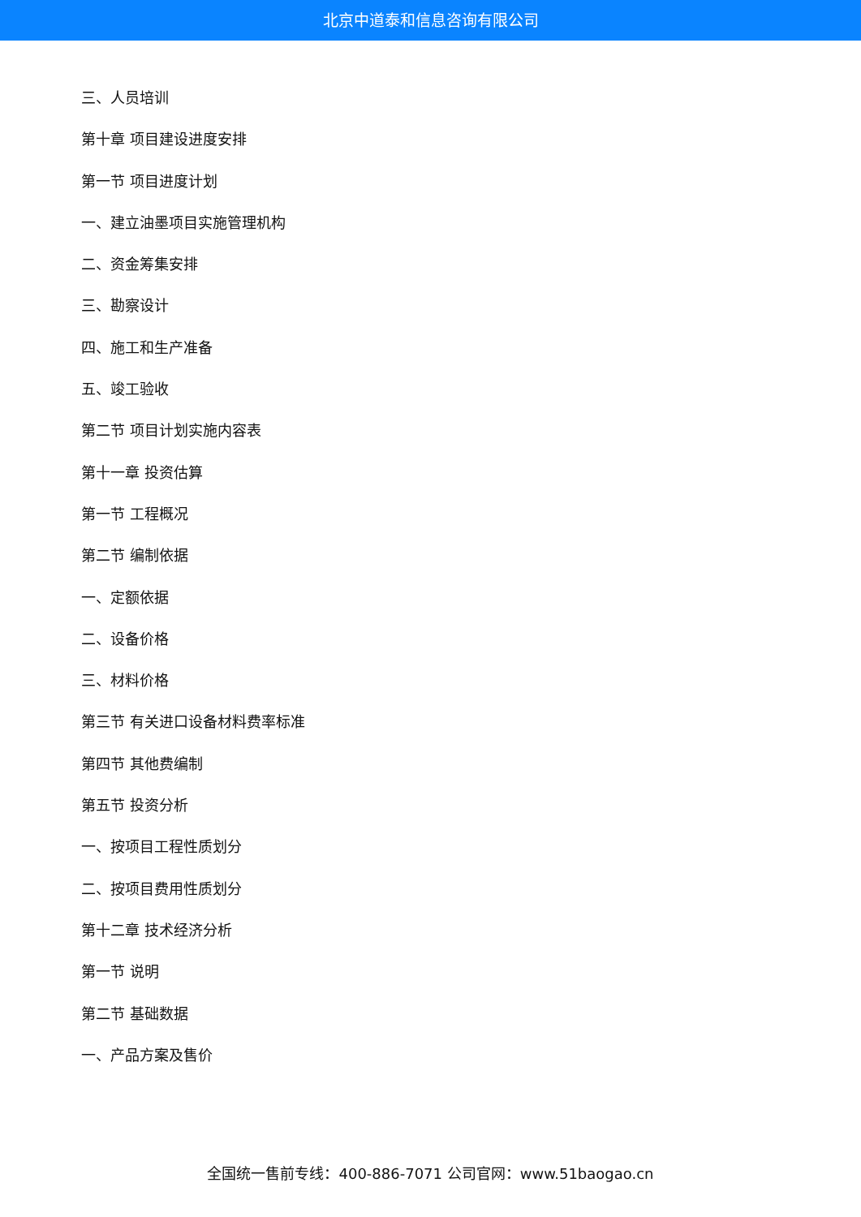北京中道泰和信息咨询有限公司
三、人员培训
第十章 项目建设进度安排
第一节 项目进度计划
一、建立油墨项目实施管理机构
二、资金筹集安排
三、勘察设计
四、施工和生产准备
五、竣工验收
第二节 项目计划实施内容表
第十一章 投资估算
第一节 工程概况
第二节 编制依据
一、定额依据
二、设备价格
三、材料价格
第三节 有关进口设备材料费率标准
第四节 其他费编制
第五节 投资分析
一、按项目工程性质划分
二、按项目费用性质划分
第十二章 技术经济分析
第一节 说明
第二节 基础数据
一、产品方案及售价
全国统一售前专线：400-886-7071 公司官网：www.51baogao.cn